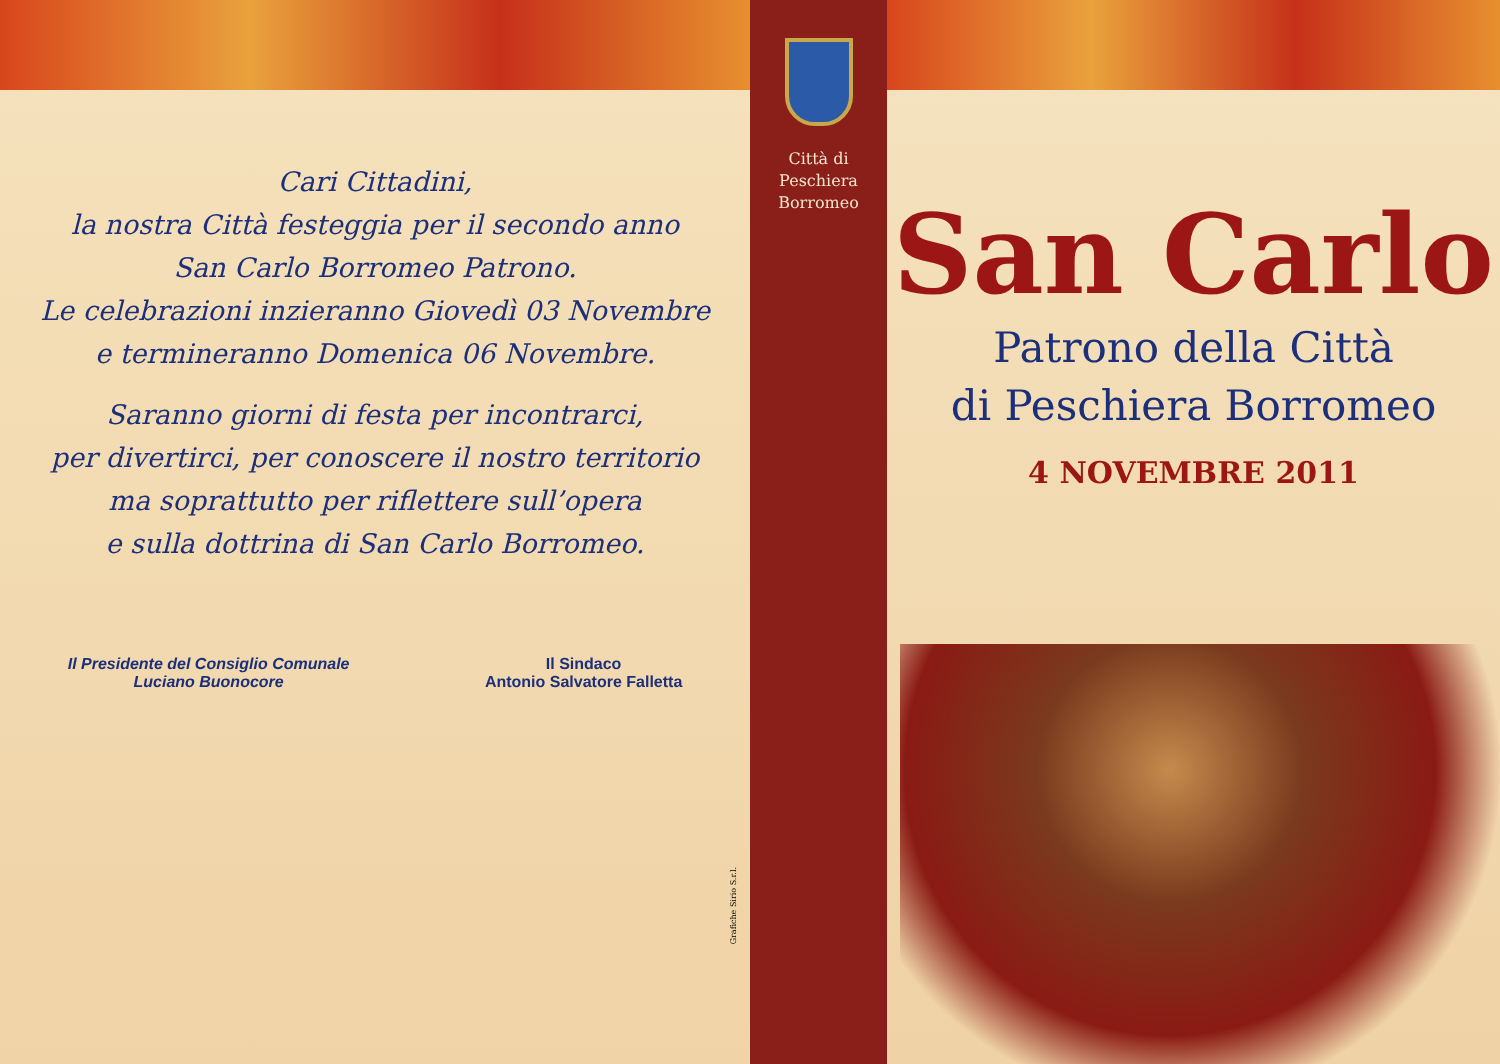Cari Cittadini,
la nostra Città festeggia per il secondo anno
San Carlo Borromeo Patrono.
Le celebrazioni inzieranno Giovedì 03 Novembre
e termineranno Domenica 06 Novembre.
Saranno giorni di festa per incontrarci,
per divertirci, per conoscere il nostro territorio
ma soprattutto per riflettere sull’opera
e sulla dottrina di San Carlo Borromeo.
Il Presidente del Consiglio Comunale
Luciano Buonocore
Il Sindaco
Antonio Salvatore Falletta
Grafiche Sirio S.r.l.
Città di
Peschiera
Borromeo
San Carlo
Patrono della Città
di Peschiera Borromeo
4 NOVEMBRE 2011